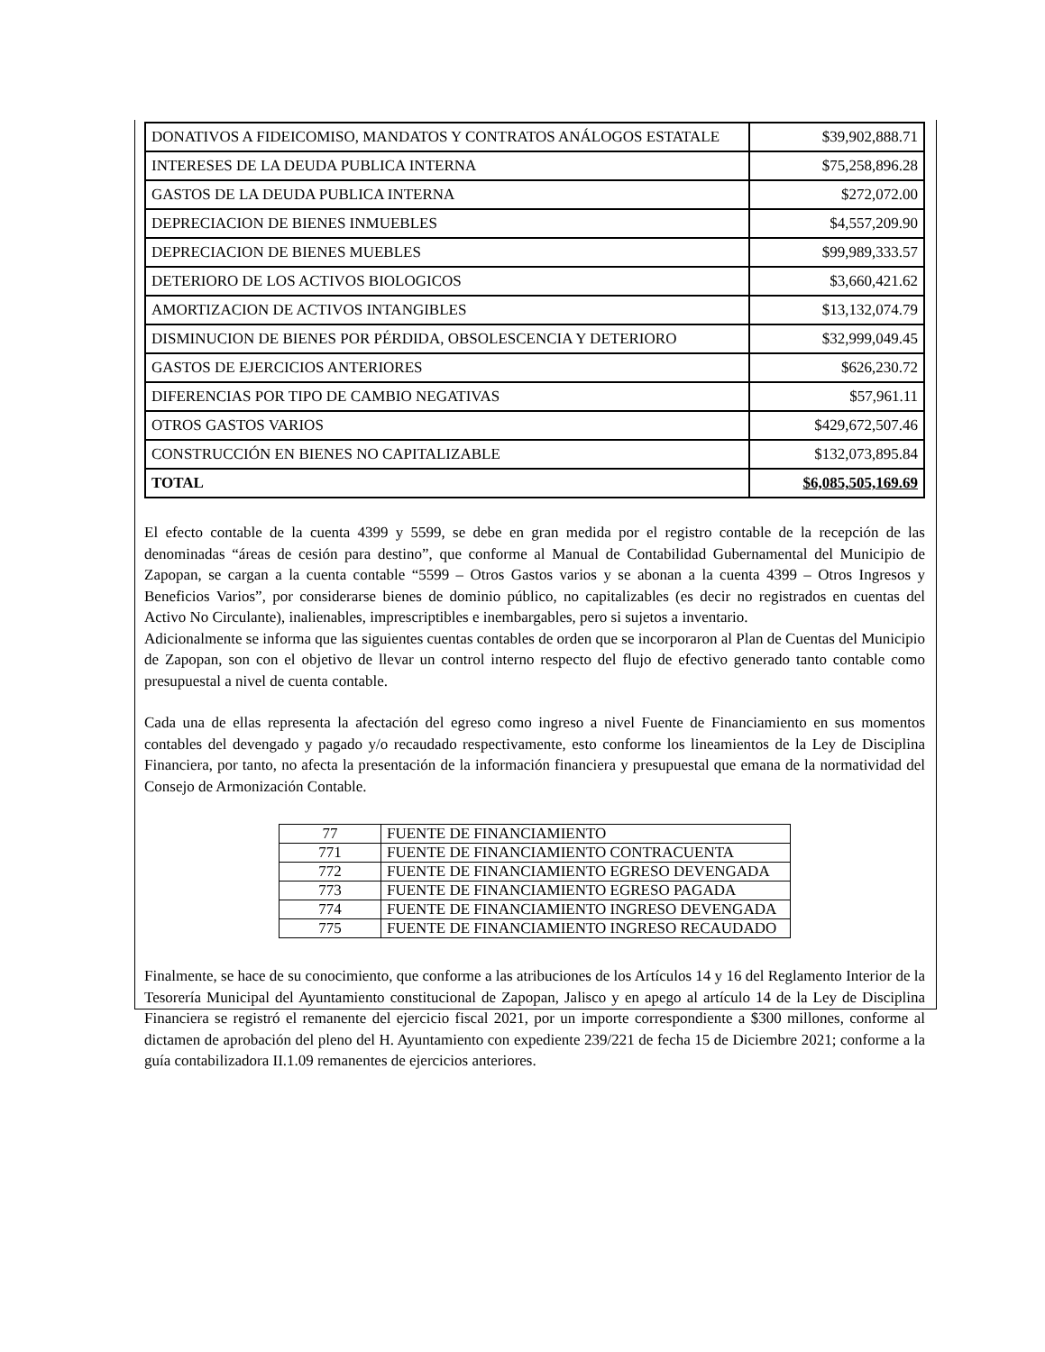| DONATIVOS A FIDEICOMISO, MANDATOS Y CONTRATOS ANÁLOGOS ESTATALE | $39,902,888.71 |
| INTERESES DE LA DEUDA PUBLICA INTERNA | $75,258,896.28 |
| GASTOS DE LA DEUDA PUBLICA INTERNA | $272,072.00 |
| DEPRECIACION DE BIENES INMUEBLES | $4,557,209.90 |
| DEPRECIACION DE BIENES MUEBLES | $99,989,333.57 |
| DETERIORO DE LOS ACTIVOS BIOLOGICOS | $3,660,421.62 |
| AMORTIZACION DE ACTIVOS INTANGIBLES | $13,132,074.79 |
| DISMINUCION DE BIENES POR PÉRDIDA, OBSOLESCENCIA Y DETERIORO | $32,999,049.45 |
| GASTOS DE EJERCICIOS ANTERIORES | $626,230.72 |
| DIFERENCIAS POR TIPO DE CAMBIO NEGATIVAS | $57,961.11 |
| OTROS GASTOS VARIOS | $429,672,507.46 |
| CONSTRUCCIÓN EN BIENES NO CAPITALIZABLE | $132,073,895.84 |
| TOTAL | $6,085,505,169.69 |
El efecto contable de la cuenta 4399 y 5599, se debe en gran medida por el registro contable de la recepción de las denominadas “áreas de cesión para destino”, que conforme al Manual de Contabilidad Gubernamental del Municipio de Zapopan, se cargan a la cuenta contable “5599 – Otros Gastos varios y se abonan a la cuenta 4399 – Otros Ingresos y Beneficios Varios”, por considerarse bienes de dominio público, no capitalizables (es decir no registrados en cuentas del Activo No Circulante), inalienables, imprescriptibles e inembargables, pero si sujetos a inventario.
Adicionalmente se informa que las siguientes cuentas contables de orden que se incorporaron al Plan de Cuentas del Municipio de Zapopan, son con el objetivo de llevar un control interno respecto del flujo de efectivo generado tanto contable como presupuestal a nivel de cuenta contable.
Cada una de ellas representa la afectación del egreso como ingreso a nivel Fuente de Financiamiento en sus momentos contables del devengado y pagado y/o recaudado respectivamente, esto conforme los lineamientos de la Ley de Disciplina Financiera, por tanto, no afecta la presentación de la información financiera y presupuestal que emana de la normatividad del Consejo de Armonización Contable.
| 77 | FUENTE DE FINANCIAMIENTO |
| 771 | FUENTE DE FINANCIAMIENTO CONTRACUENTA |
| 772 | FUENTE DE FINANCIAMIENTO EGRESO DEVENGADA |
| 773 | FUENTE DE FINANCIAMIENTO EGRESO PAGADA |
| 774 | FUENTE DE FINANCIAMIENTO INGRESO DEVENGADA |
| 775 | FUENTE DE FINANCIAMIENTO INGRESO RECAUDADO |
Finalmente, se hace de su conocimiento, que conforme a las atribuciones de los Artículos 14 y 16 del Reglamento Interior de la Tesorería Municipal del Ayuntamiento constitucional de Zapopan, Jalisco y en apego al artículo 14 de la Ley de Disciplina Financiera se registró el remanente del ejercicio fiscal 2021, por un importe correspondiente a $300 millones, conforme al dictamen de aprobación del pleno del H. Ayuntamiento con expediente 239/221 de fecha 15 de Diciembre 2021; conforme a la guía contabilizadora II.1.09 remanentes de ejercicios anteriores.